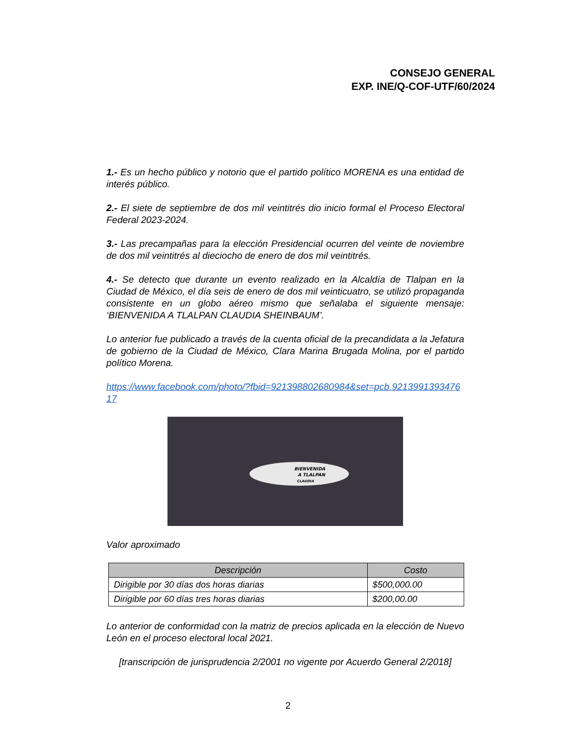CONSEJO GENERAL
EXP. INE/Q-COF-UTF/60/2024
1.- Es un hecho público y notorio que el partido político MORENA es una entidad de interés público.
2.- El siete de septiembre de dos mil veintitrés dio inicio formal el Proceso Electoral Federal 2023-2024.
3.- Las precampañas para la elección Presidencial ocurren del veinte de noviembre de dos mil veintitrés al dieciocho de enero de dos mil veintitrés.
4.- Se detecto que durante un evento realizado en la Alcaldía de Tlalpan en la Ciudad de México, el día seis de enero de dos mil veinticuatro, se utilizó propaganda consistente en un globo aéreo mismo que señalaba el siguiente mensaje: ‘BIENVENIDA A TLALPAN CLAUDIA SHEINBAUM’.
Lo anterior fue publicado a través de la cuenta oficial de la precandidata a la Jefatura de gobierno de la Ciudad de México, Clara Marina Brugada Molina, por el partido político Morena.
https://www.facebook.com/photo/?fbid=921398802680984&set=pcb.921399139347617
BIENVENIDA
A TLALPAN
CLAUDIA
Valor aproximado
| Descripción | Costo |
| --- | --- |
| Dirigible por 30 días dos horas diarias | $500,000.00 |
| Dirigible por 60 días tres horas diarias | $200,00.00 |
Lo anterior de conformidad con la matriz de precios aplicada en la elección de Nuevo León en el proceso electoral local 2021.
[transcripción de jurisprudencia 2/2001 no vigente por Acuerdo General 2/2018]
2